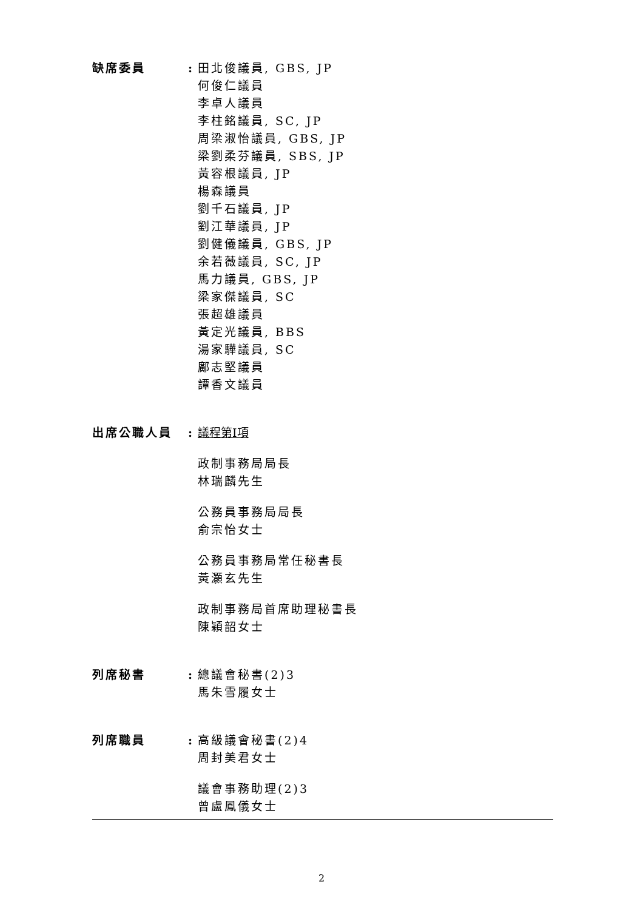缺席委員 : 田北俊議員, GBS, JP
何俊仁議員
李卓人議員
李柱銘議員, SC, JP
周梁淑怡議員, GBS, JP
梁劉柔芬議員, SBS, JP
黃容根議員, JP
楊森議員
劉千石議員, JP
劉江華議員, JP
劉健儀議員, GBS, JP
余若薇議員, SC, JP
馬力議員, GBS, JP
梁家傑議員, SC
張超雄議員
黃定光議員, BBS
湯家驊議員, SC
鄺志堅議員
譚香文議員
出席公職人員 : 議程第I項
政制事務局局長
林瑞麟先生
公務員事務局局長
俞宗怡女士
公務員事務局常任秘書長
黃灝玄先生
政制事務局首席助理秘書長
陳穎韶女士
列席秘書 : 總議會秘書(2)3
馬朱雪履女士
列席職員 : 高級議會秘書(2)4
周封美君女士
議會事務助理(2)3
曾盧鳳儀女士
2